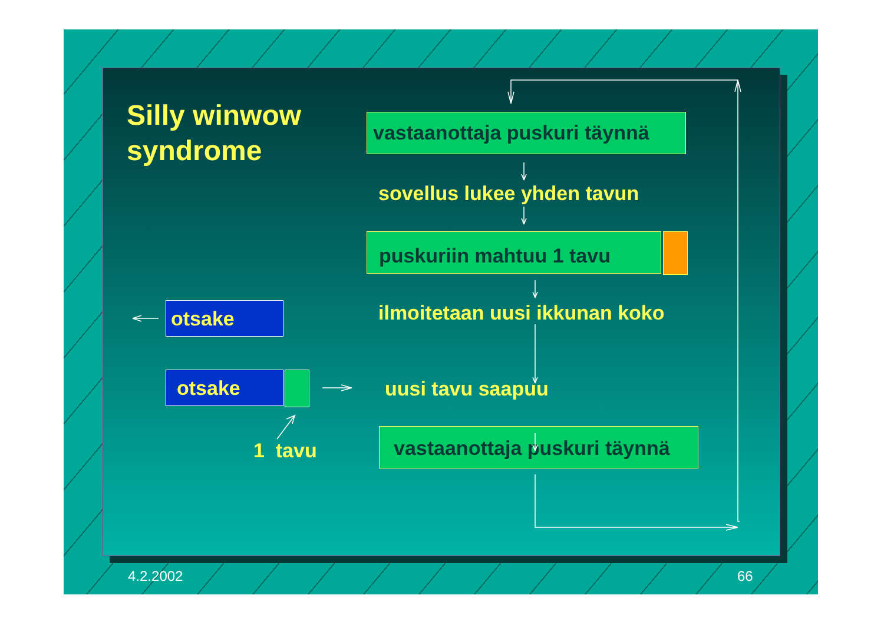Silly winwow
syndrome
vastaanottaja puskuri täynnä
sovellus lukee yhden tavun
puskuriin mahtuu 1 tavu
ilmoitetaan uusi ikkunan koko
otsake
otsake uusi tavu saapuu
1 tavu
vastaanottaja puskuri täynnä
4.2.2002 66